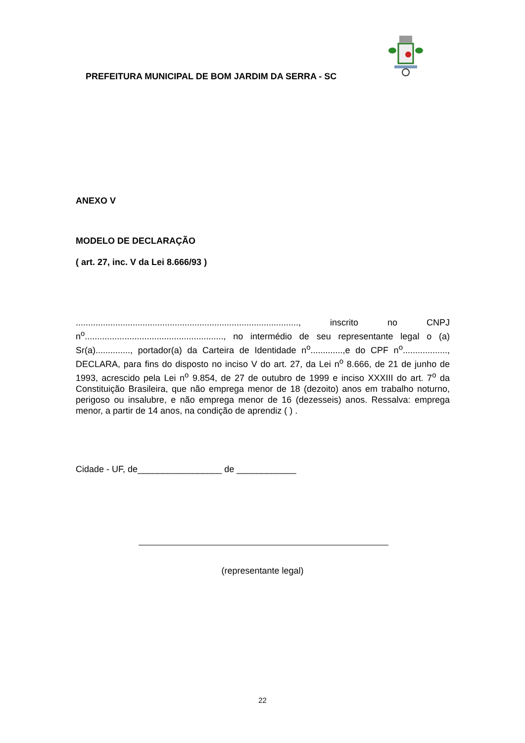PREFEITURA MUNICIPAL DE BOM JARDIM DA SERRA - SC
ANEXO V
MODELO DE DECLARAÇÃO
( art. 27, inc. V da Lei 8.666/93 )
.........................................................................................., inscrito no CNPJ n<sup>o</sup>........................................................, no intermédio de seu representante legal o (a) Sr(a).............., portador(a) da Carteira de Identidade n<sup>o</sup>.............,e do CPF n<sup>o</sup>.................., DECLARA, para fins do disposto no inciso V do art. 27, da Lei n<sup>o</sup> 8.666, de 21 de junho de 1993, acrescido pela Lei n<sup>o</sup> 9.854, de 27 de outubro de 1999 e inciso XXXIII do art. 7<sup>o</sup> da Constituição Brasileira, que não emprega menor de 18 (dezoito) anos em trabalho noturno, perigoso ou insalubre, e não emprega menor de 16 (dezesseis) anos. Ressalva: emprega menor, a partir de 14 anos, na condição de aprendiz ( ) .
Cidade - UF, de_________________ de ____________
(representante legal)
22